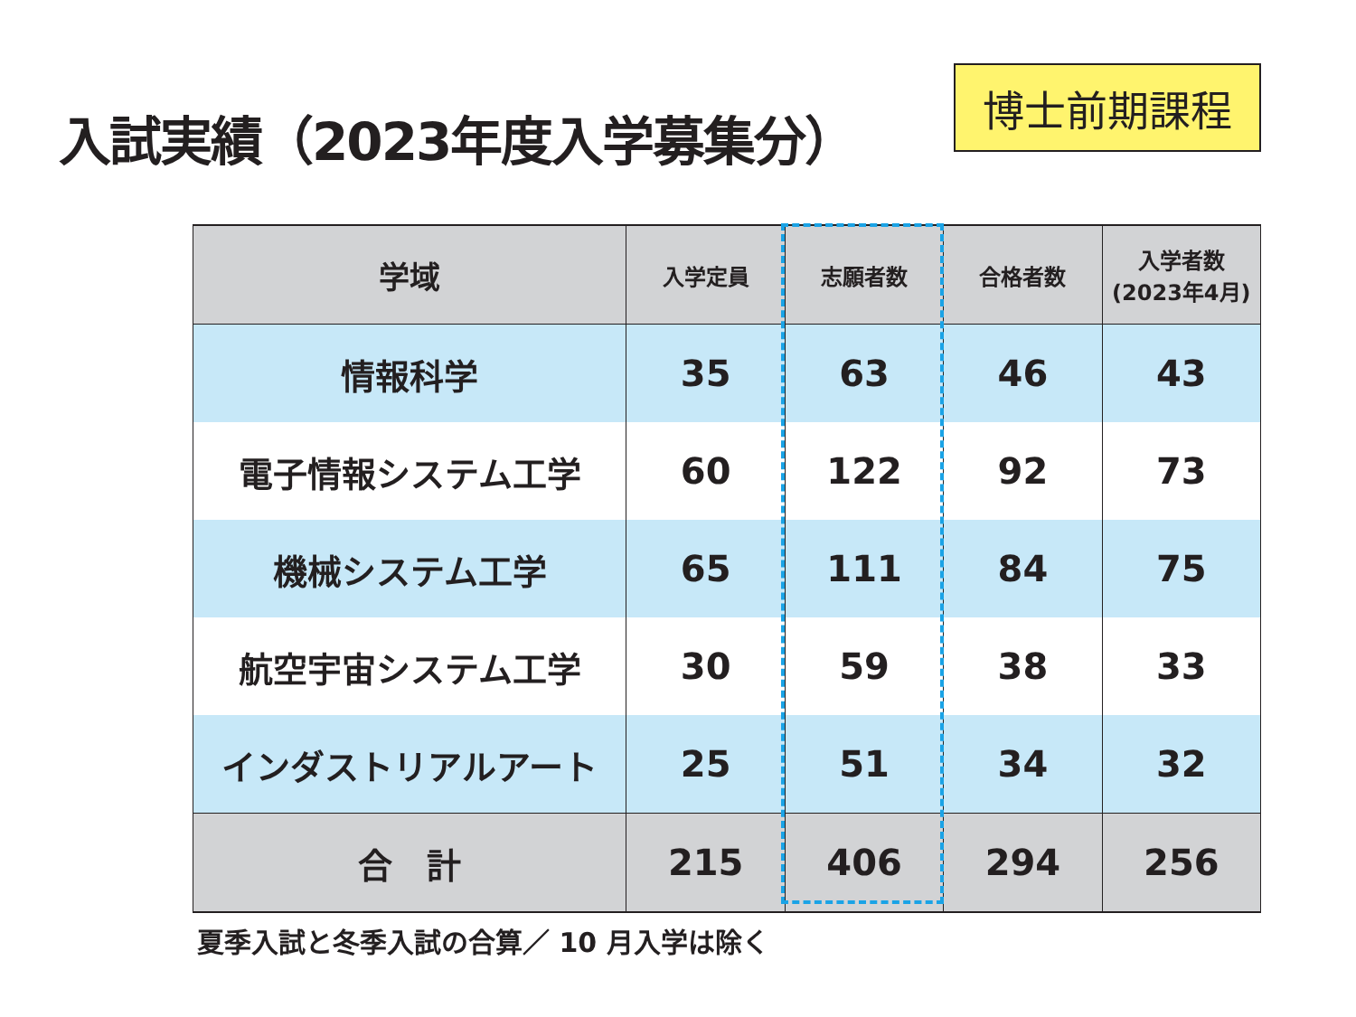入試実績（2023年度入学募集分）
博士前期課程
| 学域 | 入学定員 | 志願者数 | 合格者数 | 入学者数 (2023年4月) |
| --- | --- | --- | --- | --- |
| 情報科学 | 35 | 63 | 46 | 43 |
| 電子情報システム工学 | 60 | 122 | 92 | 73 |
| 機械システム工学 | 65 | 111 | 84 | 75 |
| 航空宇宙システム工学 | 30 | 59 | 38 | 33 |
| インダストリアルアート | 25 | 51 | 34 | 32 |
| 合 計 | 215 | 406 | 294 | 256 |
夏季入試と冬季入試の合算／ 10 月入学は除く